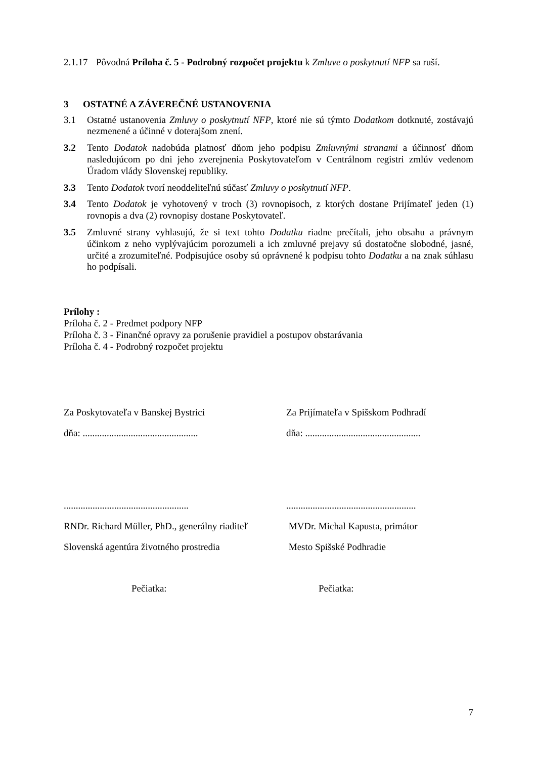2.1.17 Pôvodná Príloha č. 5 - Podrobný rozpočet projektu k Zmluve o poskytnutí NFP sa ruší.
3 OSTATNÉ A ZÁVEREČNÉ USTANOVENIA
3.1 Ostatné ustanovenia Zmluvy o poskytnutí NFP, ktoré nie sú týmto Dodatkom dotknuté, zostávajú nezmenené a účinné v doterajšom znení.
3.2 Tento Dodatok nadobúda platnosť dňom jeho podpisu Zmluvnými stranami a účinnosť dňom nasledujúcom po dni jeho zverejnenia Poskytovateľom v Centrálnom registri zmlúv vedenom Úradom vlády Slovenskej republiky.
3.3 Tento Dodatok tvorí neoddeliteľnú súčasť Zmluvy o poskytnutí NFP.
3.4 Tento Dodatok je vyhotovený v troch (3) rovnopisoch, z ktorých dostane Prijímateľ jeden (1) rovnopis a dva (2) rovnopisy dostane Poskytovateľ.
3.5 Zmluvné strany vyhlasujú, že si text tohto Dodatku riadne prečítali, jeho obsahu a právnym účinkom z neho vyplývajúcim porozumeli a ich zmluvné prejavy sú dostatočne slobodné, jasné, určité a zrozumiteľné. Podpisujúce osoby sú oprávnené k podpisu tohto Dodatku a na znak súhlasu ho podpísali.
Prílohy :
Príloha č. 2 - Predmet podpory NFP
Príloha č. 3 - Finančné opravy za porušenie pravidiel a postupov obstarávania
Príloha č. 4 - Podrobný rozpočet projektu
Za Poskytovateľa v Banskej Bystrici
Za Prijímateľa v Spišskom Podhradí
dňa: ................................................
dňa: ................................................
....................................................
......................................................
RNDr. Richard Müller, PhD., generálny riaditeľ
MVDr. Michal Kapusta, primátor
Slovenská agentúra životného prostredia
Mesto Spišské Podhradie
Pečiatka:
Pečiatka:
7